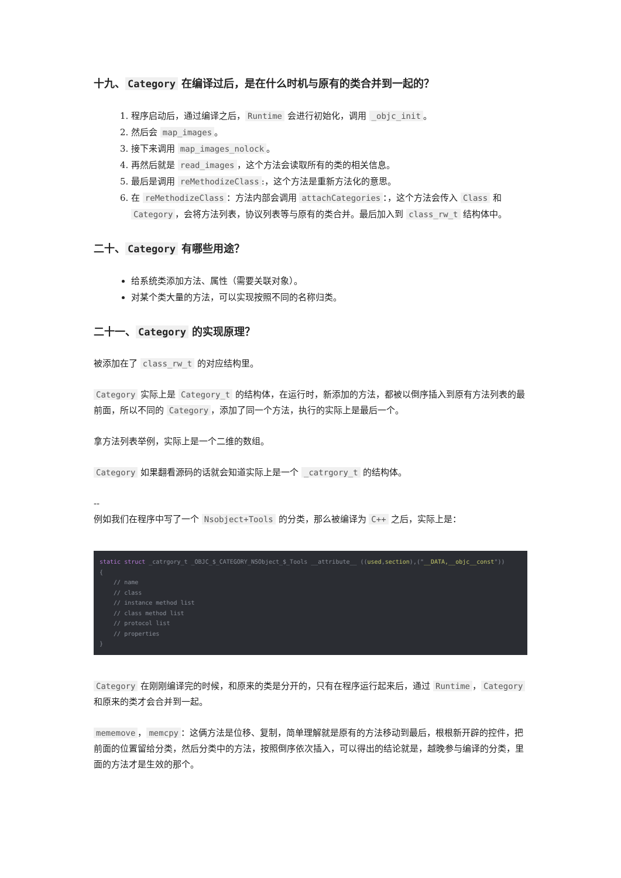十九、 Category 在编译过后，是在什么时机与原有的类合并到一起的？
1. 程序启动后，通过编译之后， Runtime 会进行初始化，调用 _objc_init 。
2. 然后会 map_images 。
3. 接下来调用 map_images_nolock 。
4. 再然后就是 read_images ，这个方法会读取所有的类的相关信息。
5. 最后是调用 reMethodizeClass:，这个方法是重新方法化的意思。
6. 在 reMethodizeClass ：方法内部会调用 attachCategories ：，这个方法会传入 Class 和 Category ，会将方法列表，协议列表等与原有的类合并。最后加入到 class_rw_t 结构体中。
二十、 Category 有哪些用途？
给系统类添加方法、属性（需要关联对象）。
对某个类大量的方法，可以实现按照不同的名称归类。
二十一、 Category 的实现原理？
被添加在了 class_rw_t 的对应结构里。
Category 实际上是 Category_t 的结构体，在运行时，新添加的方法，都被以倒序插入到原有方法列表的最前面，所以不同的 Category ，添加了同一个方法，执行的实际上是最后一个。
拿方法列表举例，实际上是一个二维的数组。
Category 如果翻看源码的话就会知道实际上是一个 _catrgory_t 的结构体。
--
例如我们在程序中写了一个 Nsobject+Tools 的分类，那么被编译为 C++ 之后，实际上是：
static struct _catrgory_t _OBJC_$_CATEGORY_NSObject_$_Tools __attribute__ ((used,section),("__DATA,__objc__const"))
{
    // name
    // class
    // instance method list
    // class method list
    // protocol list
    // properties
}
Category 在刚刚编译完的时候，和原来的类是分开的，只有在程序运行起来后，通过 Runtime ， Category 和原来的类才会合并到一起。
mememove ， memcpy ：这俩方法是位移、复制，简单理解就是原有的方法移动到最后，根根新开辟的控件，把前面的位置留给分类，然后分类中的方法，按照倒序依次插入，可以得出的结论就是，越晚参与编译的分类，里面的方法才是生效的那个。